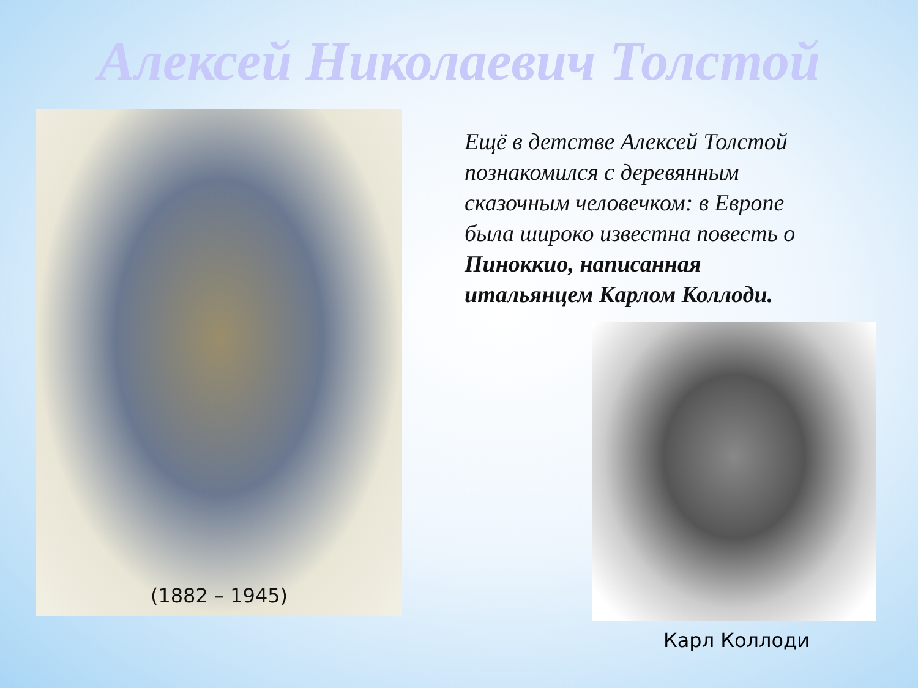Алексей Николаевич Толстой
(1882 – 1945)
Ещё в детстве Алексей Толстой познакомился с деревянным сказочным человечком: в Европе была широко известна повесть о Пиноккио, написанная итальянцем Карлом Коллоди.
Карл Коллоди